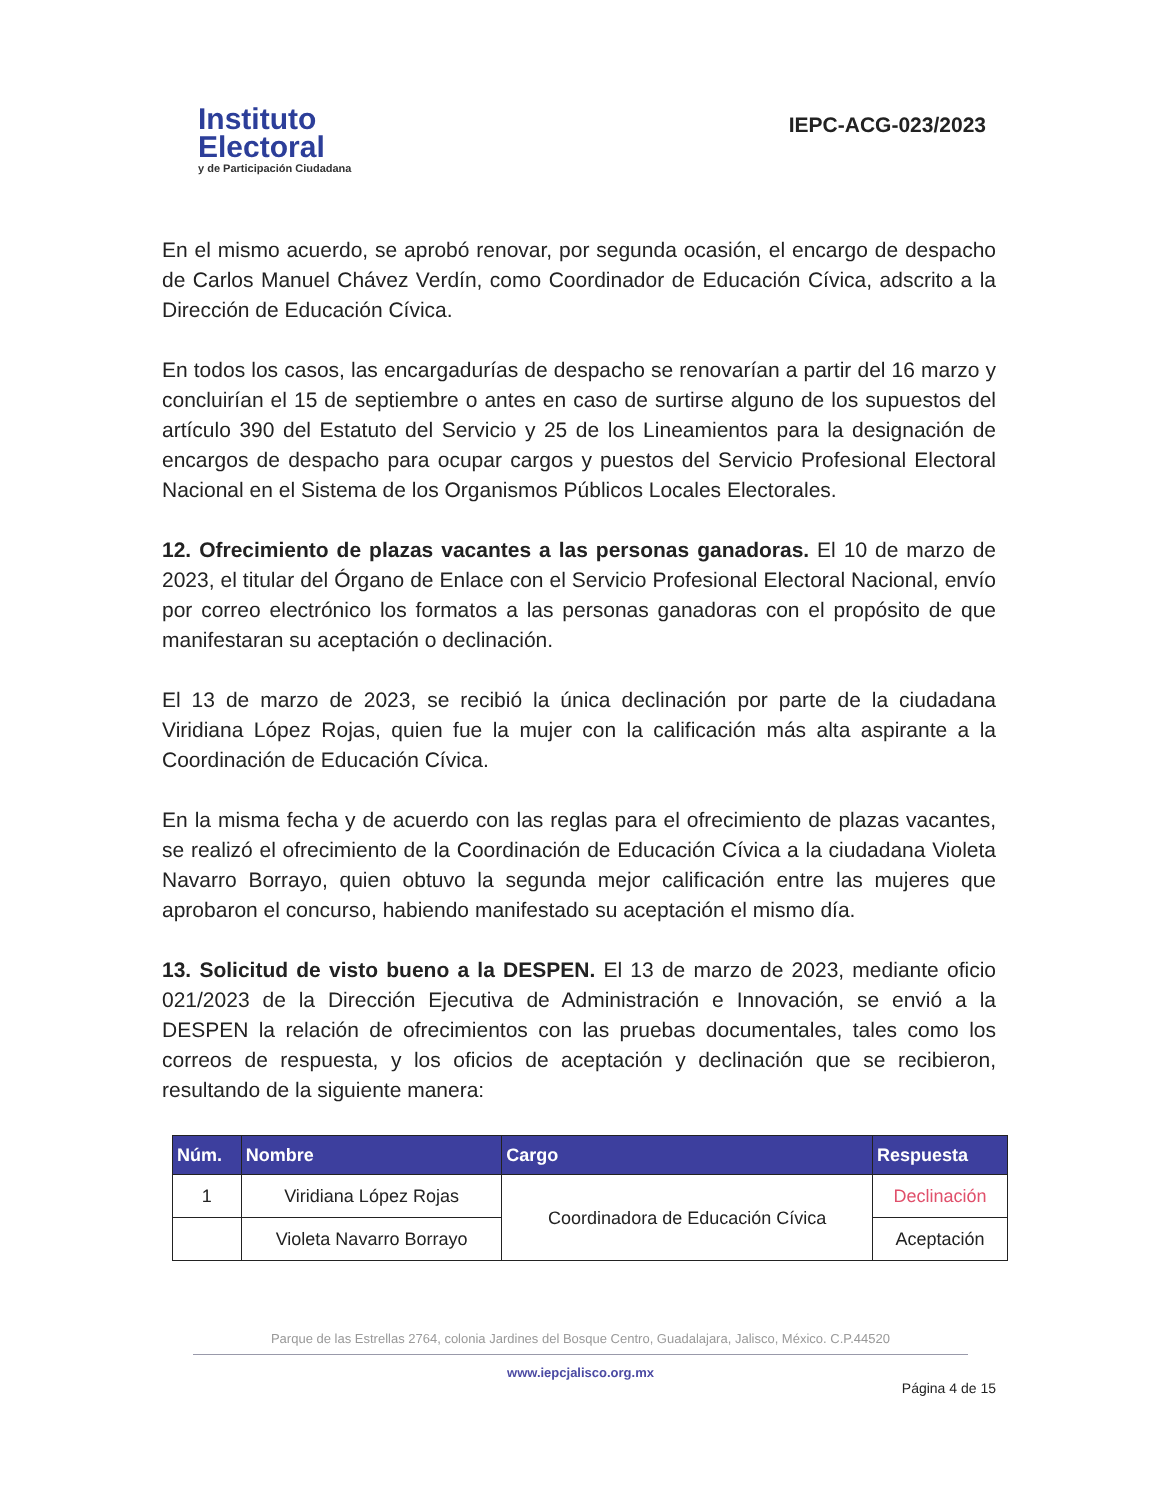Instituto
Electoral
y de Participación Ciudadana
IEPC-ACG-023/2023
En el mismo acuerdo, se aprobó renovar, por segunda ocasión, el encargo de despacho de Carlos Manuel Chávez Verdín, como Coordinador de Educación Cívica, adscrito a la Dirección de Educación Cívica.
En todos los casos, las encargadurías de despacho se renovarían a partir del 16 marzo y concluirían el 15 de septiembre o antes en caso de surtirse alguno de los supuestos del artículo 390 del Estatuto del Servicio y 25 de los Lineamientos para la designación de encargos de despacho para ocupar cargos y puestos del Servicio Profesional Electoral Nacional en el Sistema de los Organismos Públicos Locales Electorales.
12. Ofrecimiento de plazas vacantes a las personas ganadoras. El 10 de marzo de 2023, el titular del Órgano de Enlace con el Servicio Profesional Electoral Nacional, envío por correo electrónico los formatos a las personas ganadoras con el propósito de que manifestaran su aceptación o declinación.
El 13 de marzo de 2023, se recibió la única declinación por parte de la ciudadana Viridiana López Rojas, quien fue la mujer con la calificación más alta aspirante a la Coordinación de Educación Cívica.
En la misma fecha y de acuerdo con las reglas para el ofrecimiento de plazas vacantes, se realizó el ofrecimiento de la Coordinación de Educación Cívica a la ciudadana Violeta Navarro Borrayo, quien obtuvo la segunda mejor calificación entre las mujeres que aprobaron el concurso, habiendo manifestado su aceptación el mismo día.
13. Solicitud de visto bueno a la DESPEN. El 13 de marzo de 2023, mediante oficio 021/2023 de la Dirección Ejecutiva de Administración e Innovación, se envió a la DESPEN la relación de ofrecimientos con las pruebas documentales, tales como los correos de respuesta, y los oficios de aceptación y declinación que se recibieron, resultando de la siguiente manera:
| Núm. | Nombre | Cargo | Respuesta |
| --- | --- | --- | --- |
| 1 | Viridiana López Rojas | Coordinadora de Educación Cívica | Declinación |
| | Violeta Navarro Borrayo | | Aceptación |
Parque de las Estrellas 2764, colonia Jardines del Bosque Centro, Guadalajara, Jalisco, México. C.P.44520
www.iepcjalisco.org.mx
Página 4 de 15